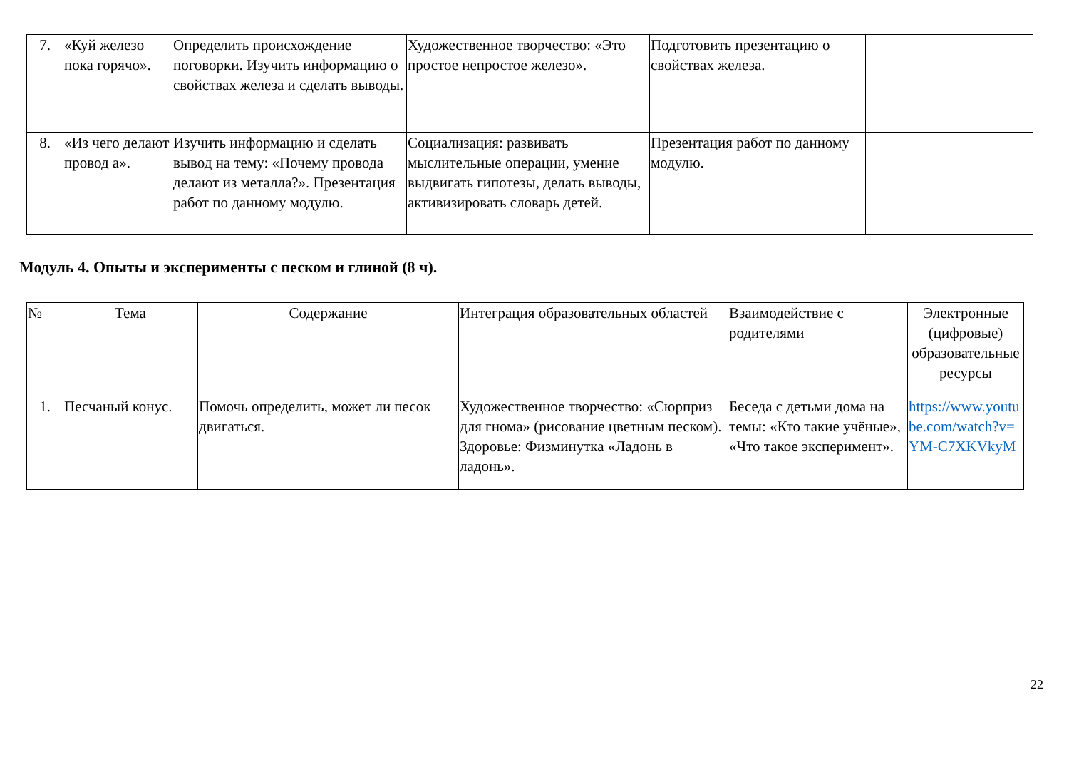| 7. | «Куй железо пока горячо». | Определить происхождение поговорки. Изучить информацию о свойствах железа и сделать выводы. | Художественное творчество: «Это простое непростое железо». | Подготовить презентацию о свойствах железа. | |
| 8. | «Из чего делают провод а». | Изучить информацию и сделать вывод на тему: «Почему провода делают из металла?». Презентация работ по данному модулю. | Социализация: развивать мыслительные операции, умение выдвигать гипотезы, делать выводы, активизировать словарь детей. | Презентация работ по данному модулю. | |
Модуль 4. Опыты и эксперименты с песком и глиной (8 ч).
| № | Тема | Содержание | Интеграция образовательных областей | Взаимодействие с родителями | Электронные (цифровые) образовательные ресурсы |
| --- | --- | --- | --- | --- | --- |
| 1. | Песчаный конус. | Помочь определить, может ли песок двигаться. | Художественное творчество: «Сюрприз для гнома» (рисование цветным песком). Здоровье: Физминутка «Ладонь в ладонь». | Беседа с детьми дома на темы: «Кто такие учёные», «Что такое эксперимент». | https://www.youtube.com/watch?v=YM-C7XKVkyM |
22